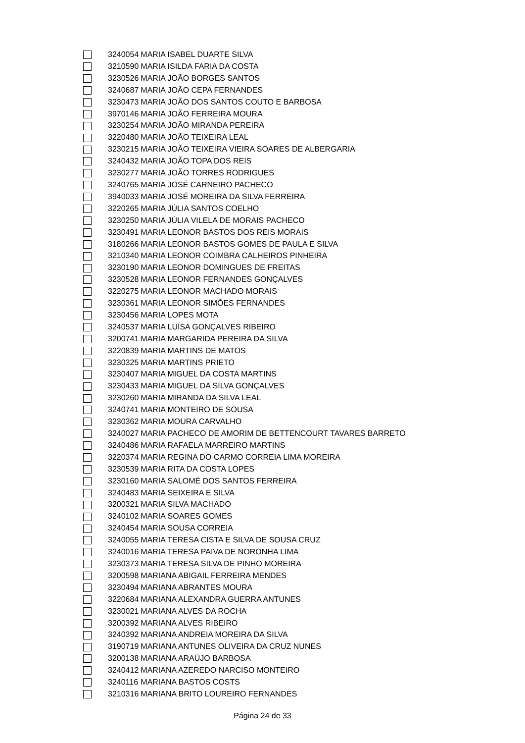| | 3240054 | MARIA ISABEL DUARTE SILVA |
| | 3210590 | MARIA ISILDA FARIA DA COSTA |
| | 3230526 | MARIA JOÃO BORGES SANTOS |
| | 3240687 | MARIA JOÃO CEPA FERNANDES |
| | 3230473 | MARIA JOÃO DOS SANTOS COUTO E BARBOSA |
| | 3970146 | MARIA JOÃO FERREIRA MOURA |
| | 3230254 | MARIA JOÃO MIRANDA PEREIRA |
| | 3220480 | MARIA JOÃO TEIXEIRA LEAL |
| | 3230215 | MARIA JOÃO TEIXEIRA VIEIRA SOARES DE ALBERGARIA |
| | 3240432 | MARIA JOÃO TOPA DOS REIS |
| | 3230277 | MARIA JOÃO TORRES RODRIGUES |
| | 3240765 | MARIA JOSÉ CARNEIRO PACHECO |
| | 3940033 | MARIA JOSÉ MOREIRA DA SILVA FERREIRA |
| | 3220265 | MARIA JÚLIA SANTOS COELHO |
| | 3230250 | MARIA JÚLIA VILELA DE MORAIS PACHECO |
| | 3230491 | MARIA LEONOR BASTOS DOS REIS MORAIS |
| | 3180266 | MARIA LEONOR BASTOS GOMES DE PAULA E SILVA |
| | 3210340 | MARIA LEONOR COIMBRA CALHEIROS PINHEIRA |
| | 3230190 | MARIA LEONOR DOMINGUES DE FREITAS |
| | 3230528 | MARIA LEONOR FERNANDES GONÇALVES |
| | 3220275 | MARIA LEONOR MACHADO MORAIS |
| | 3230361 | MARIA LEONOR SIMÕES FERNANDES |
| | 3230456 | MARIA LOPES MOTA |
| | 3240537 | MARIA LUÍSA GONÇALVES RIBEIRO |
| | 3200741 | MARIA MARGARIDA PEREIRA DA SILVA |
| | 3220839 | MARIA MARTINS DE MATOS |
| | 3230325 | MARIA MARTINS PRIETO |
| | 3230407 | MARIA MIGUEL DA COSTA MARTINS |
| | 3230433 | MARIA MIGUEL DA SILVA GONÇALVES |
| | 3230260 | MARIA MIRANDA DA SILVA LEAL |
| | 3240741 | MARIA MONTEIRO DE SOUSA |
| | 3230362 | MARIA MOURA CARVALHO |
| | 3240027 | MARIA PACHECO DE AMORIM DE BETTENCOURT TAVARES BARRETO |
| | 3240486 | MARIA RAFAELA MARREIRO MARTINS |
| | 3220374 | MARIA REGINA DO CARMO CORREIA LIMA MOREIRA |
| | 3230539 | MARIA RITA DA COSTA LOPES |
| | 3230160 | MARIA SALOMÉ DOS SANTOS FERREIRA |
| | 3240483 | MARIA SEIXEIRA E SILVA |
| | 3200321 | MARIA SILVA MACHADO |
| | 3240102 | MARIA SOARES GOMES |
| | 3240454 | MARIA SOUSA CORREIA |
| | 3240055 | MARIA TERESA CISTA E SILVA DE SOUSA CRUZ |
| | 3240016 | MARIA TERESA PAIVA DE NORONHA LIMA |
| | 3230373 | MARIA TERESA SILVA DE PINHO MOREIRA |
| | 3200598 | MARIANA ABIGAIL FERREIRA MENDES |
| | 3230494 | MARIANA ABRANTES MOURA |
| | 3220684 | MARIANA ALEXANDRA GUERRA ANTUNES |
| | 3230021 | MARIANA ALVES DA ROCHA |
| | 3200392 | MARIANA ALVES RIBEIRO |
| | 3240392 | MARIANA ANDREIA MOREIRA DA SILVA |
| | 3190719 | MARIANA ANTUNES OLIVEIRA DA CRUZ NUNES |
| | 3200138 | MARIANA ARAÚJO BARBOSA |
| | 3240412 | MARIANA AZEREDO NARCISO MONTEIRO |
| | 3240116 | MARIANA BASTOS COSTS |
| | 3210316 | MARIANA BRITO LOUREIRO FERNANDES |
Página 24 de 33